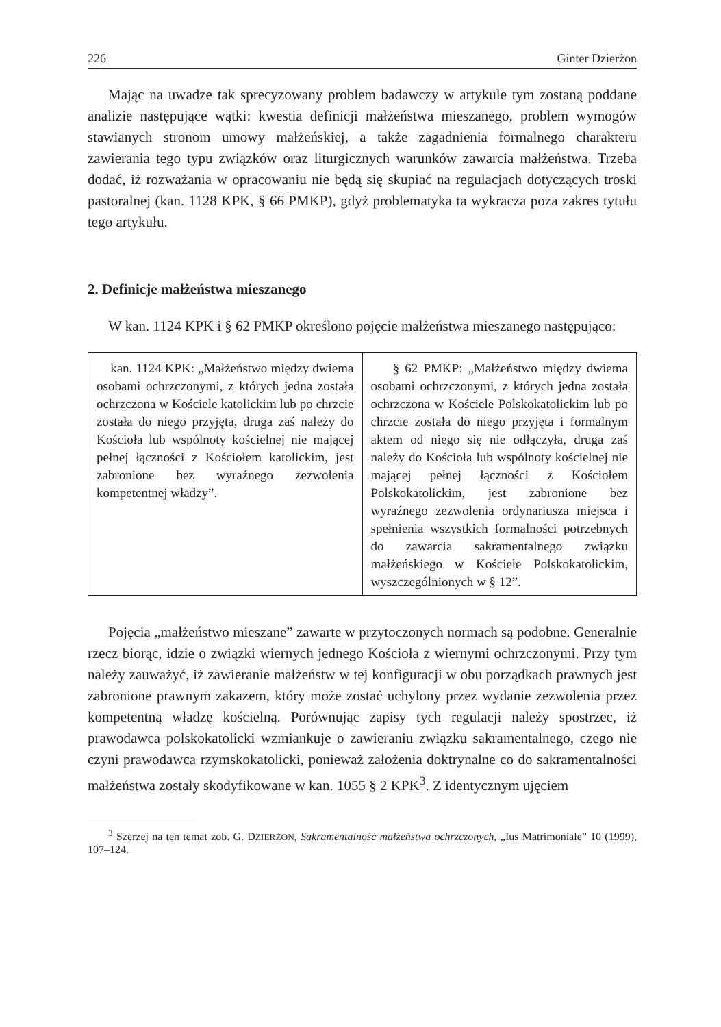226 Ginter Dzierżon
Mając na uwadze tak sprecyzowany problem badawczy w artykule tym zostaną poddane analizie następujące wątki: kwestia definicji małżeństwa mieszanego, problem wymogów stawianych stronom umowy małżeńskiej, a także zagadnienia formalnego charakteru zawierania tego typu związków oraz liturgicznych warunków zawarcia małżeństwa. Trzeba dodać, iż rozważania w opracowaniu nie będą się skupiać na regulacjach dotyczących troski pastoralnej (kan. 1128 KPK, § 66 PMKP), gdyż problematyka ta wykracza poza zakres tytułu tego artykułu.
2. Definicje małżeństwa mieszanego
W kan. 1124 KPK i § 62 PMKP określono pojęcie małżeństwa mieszanego następująco:
| kan. 1124 KPK: „Małżeństwo między dwiema osobami ochrzczonymi, z których jedna została ochrzczona w Kościele katolickim lub po chrzcie została do niego przyjęta, druga zaś należy do Kościoła lub wspólnoty kościelnej nie mającej pełnej łączności z Kościołem katolickim, jest zabronione bez wyraźnego zezwolenia kompetentnej władzy”. | § 62 PMKP: „Małżeństwo między dwiema osobami ochrzczonymi, z których jedna została ochrzczona w Kościele Polskokatolickim lub po chrzcie została do niego przyjęta i formalnym aktem od niego się nie odłączyła, druga zaś należy do Kościoła lub wspólnoty kościelnej nie mającej pełnej łączności z Kościołem Polskokatolickim, jest zabronione bez wyraźnego zezwolenia ordynariusza miejsca i spełnienia wszystkich formalności potrzebnych do zawarcia sakramentalnego związku małżeńskiego w Kościele Polskokatolickim, wyszczególnionych w § 12”. |
Pojęcia „małżeństwo mieszane” zawarte w przytoczonych normach są podobne. Generalnie rzecz biorąc, idzie o związki wiernych jednego Kościoła z wiernymi ochrzczonymi. Przy tym należy zauważyć, iż zawieranie małżeństw w tej konfiguracji w obu porządkach prawnych jest zabronione prawnym zakazem, który może zostać uchylony przez wydanie zezwolenia przez kompetentną władzę kościelną. Porównując zapisy tych regulacji należy spostrzec, iż prawodawca polskokatolicki wzmiankuje o zawieraniu związku sakramentalnego, czego nie czyni prawodawca rzymskokatolicki, ponieważ założenia doktrynalne co do sakramentalności małżeństwa zostały skodyfikowane w kan. 1055 § 2 KPK<sup>3</sup>. Z identycznym ujęciem
<sup>3</sup> Szerzej na ten temat zob. G. DZIERŻON, Sakramentalność małżeństwa ochrzczonych, „Ius Matrimoniale” 10 (1999), 107–124.